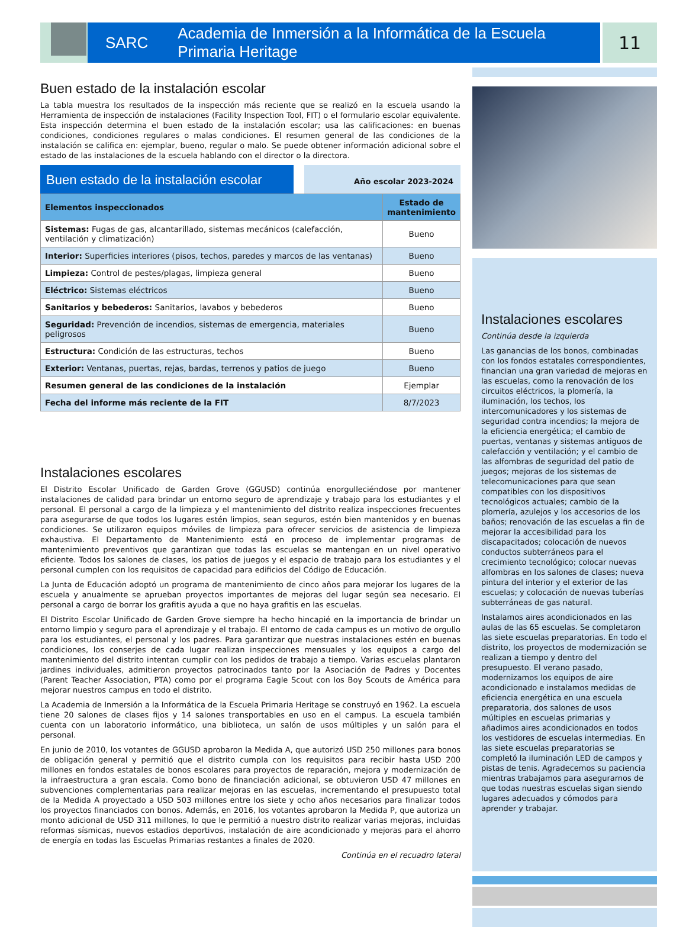SARC Academia de Inmersión a la Informática de la Escuela Primaria Heritage
11
Buen estado de la instalación escolar
La tabla muestra los resultados de la inspección más reciente que se realizó en la escuela usando la Herramienta de inspección de instalaciones (Facility Inspection Tool, FIT) o el formulario escolar equivalente. Esta inspección determina el buen estado de la instalación escolar; usa las calificaciones: en buenas condiciones, condiciones regulares o malas condiciones. El resumen general de las condiciones de la instalación se califica en: ejemplar, bueno, regular o malo. Se puede obtener información adicional sobre el estado de las instalaciones de la escuela hablando con el director o la directora.
Buen estado de la instalación escolar
Año escolar 2023-2024
| Elementos inspeccionados | Estado de mantenimiento |
| --- | --- |
| Sistemas: Fugas de gas, alcantarillado, sistemas mecánicos (calefacción, ventilación y climatización) | Bueno |
| Interior: Superficies interiores (pisos, techos, paredes y marcos de las ventanas) | Bueno |
| Limpieza: Control de pestes/plagas, limpieza general | Bueno |
| Eléctrico: Sistemas eléctricos | Bueno |
| Sanitarios y bebederos: Sanitarios, lavabos y bebederos | Bueno |
| Seguridad: Prevención de incendios, sistemas de emergencia, materiales peligrosos | Bueno |
| Estructura: Condición de las estructuras, techos | Bueno |
| Exterior: Ventanas, puertas, rejas, bardas, terrenos y patios de juego | Bueno |
| Resumen general de las condiciones de la instalación | Ejemplar |
| Fecha del informe más reciente de la FIT | 8/7/2023 |
Instalaciones escolares
El Distrito Escolar Unificado de Garden Grove (GGUSD) continúa enorgulleciéndose por mantener instalaciones de calidad para brindar un entorno seguro de aprendizaje y trabajo para los estudiantes y el personal. El personal a cargo de la limpieza y el mantenimiento del distrito realiza inspecciones frecuentes para asegurarse de que todos los lugares estén limpios, sean seguros, estén bien mantenidos y en buenas condiciones. Se utilizaron equipos móviles de limpieza para ofrecer servicios de asistencia de limpieza exhaustiva. El Departamento de Mantenimiento está en proceso de implementar programas de mantenimiento preventivos que garantizan que todas las escuelas se mantengan en un nivel operativo eficiente. Todos los salones de clases, los patios de juegos y el espacio de trabajo para los estudiantes y el personal cumplen con los requisitos de capacidad para edificios del Código de Educación.
La Junta de Educación adoptó un programa de mantenimiento de cinco años para mejorar los lugares de la escuela y anualmente se aprueban proyectos importantes de mejoras del lugar según sea necesario. El personal a cargo de borrar los grafitis ayuda a que no haya grafitis en las escuelas.
El Distrito Escolar Unificado de Garden Grove siempre ha hecho hincapié en la importancia de brindar un entorno limpio y seguro para el aprendizaje y el trabajo. El entorno de cada campus es un motivo de orgullo para los estudiantes, el personal y los padres. Para garantizar que nuestras instalaciones estén en buenas condiciones, los conserjes de cada lugar realizan inspecciones mensuales y los equipos a cargo del mantenimiento del distrito intentan cumplir con los pedidos de trabajo a tiempo. Varias escuelas plantaron jardines individuales, admitieron proyectos patrocinados tanto por la Asociación de Padres y Docentes (Parent Teacher Association, PTA) como por el programa Eagle Scout con los Boy Scouts de América para mejorar nuestros campus en todo el distrito.
La Academia de Inmersión a la Informática de la Escuela Primaria Heritage se construyó en 1962. La escuela tiene 20 salones de clases fijos y 14 salones transportables en uso en el campus. La escuela también cuenta con un laboratorio informático, una biblioteca, un salón de usos múltiples y un salón para el personal.
En junio de 2010, los votantes de GGUSD aprobaron la Medida A, que autorizó USD 250 millones para bonos de obligación general y permitió que el distrito cumpla con los requisitos para recibir hasta USD 200 millones en fondos estatales de bonos escolares para proyectos de reparación, mejora y modernización de la infraestructura a gran escala. Como bono de financiación adicional, se obtuvieron USD 47 millones en subvenciones complementarias para realizar mejoras en las escuelas, incrementando el presupuesto total de la Medida A proyectado a USD 503 millones entre los siete y ocho años necesarios para finalizar todos los proyectos financiados con bonos. Además, en 2016, los votantes aprobaron la Medida P, que autoriza un monto adicional de USD 311 millones, lo que le permitió a nuestro distrito realizar varias mejoras, incluidas reformas sísmicas, nuevos estadios deportivos, instalación de aire acondicionado y mejoras para el ahorro de energía en todas las Escuelas Primarias restantes a finales de 2020.
Continúa en el recuadro lateral
Instalaciones escolares
Continúa desde la izquierda
Las ganancias de los bonos, combinadas con los fondos estatales correspondientes, financian una gran variedad de mejoras en las escuelas, como la renovación de los circuitos eléctricos, la plomería, la iluminación, los techos, los intercomunicadores y los sistemas de seguridad contra incendios; la mejora de la eficiencia energética; el cambio de puertas, ventanas y sistemas antiguos de calefacción y ventilación; y el cambio de las alfombras de seguridad del patio de juegos; mejoras de los sistemas de telecomunicaciones para que sean compatibles con los dispositivos tecnológicos actuales; cambio de la plomería, azulejos y los accesorios de los baños; renovación de las escuelas a fin de mejorar la accesibilidad para los discapacitados; colocación de nuevos conductos subterráneos para el crecimiento tecnológico; colocar nuevas alfombras en los salones de clases; nueva pintura del interior y el exterior de las escuelas; y colocación de nuevas tuberías subterráneas de gas natural.
Instalamos aires acondicionados en las aulas de las 65 escuelas. Se completaron las siete escuelas preparatorias. En todo el distrito, los proyectos de modernización se realizan a tiempo y dentro del presupuesto. El verano pasado, modernizamos los equipos de aire acondicionado e instalamos medidas de eficiencia energética en una escuela preparatoria, dos salones de usos múltiples en escuelas primarias y añadimos aires acondicionados en todos los vestidores de escuelas intermedias. En las siete escuelas preparatorias se completó la iluminación LED de campos y pistas de tenis. Agradecemos su paciencia mientras trabajamos para asegurarnos de que todas nuestras escuelas sigan siendo lugares adecuados y cómodos para aprender y trabajar.